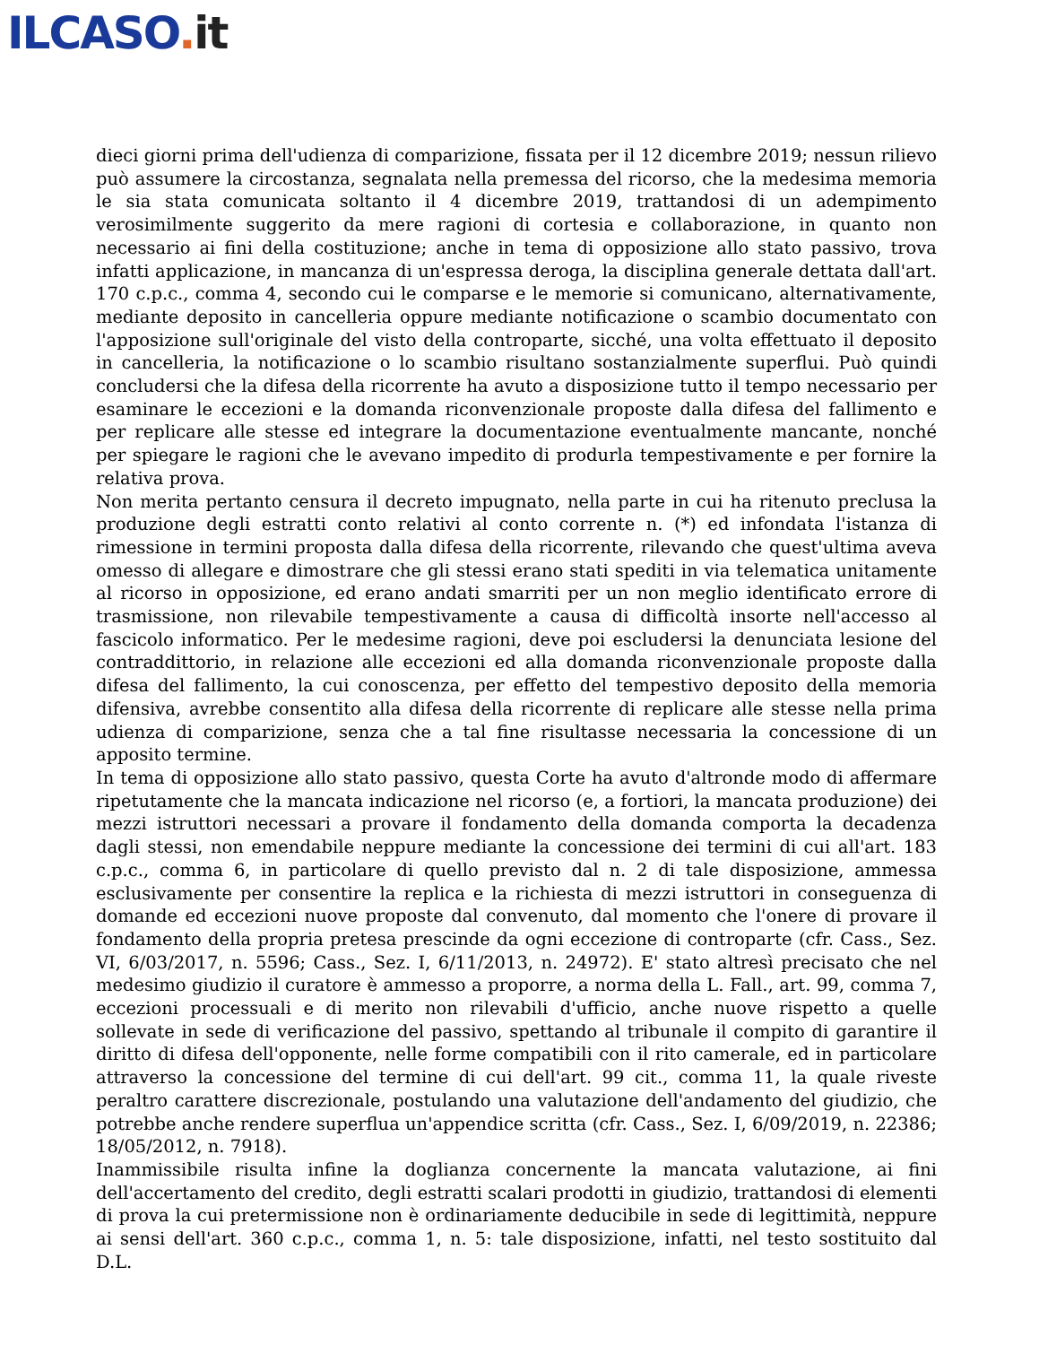ILCASO. it
dieci giorni prima dell'udienza di comparizione, fissata per il 12 dicembre 2019; nessun rilievo può assumere la circostanza, segnalata nella premessa del ricorso, che la medesima memoria le sia stata comunicata soltanto il 4 dicembre 2019, trattandosi di un adempimento verosimilmente suggerito da mere ragioni di cortesia e collaborazione, in quanto non necessario ai fini della costituzione; anche in tema di opposizione allo stato passivo, trova infatti applicazione, in mancanza di un'espressa deroga, la disciplina generale dettata dall'art. 170 c.p.c., comma 4, secondo cui le comparse e le memorie si comunicano, alternativamente, mediante deposito in cancelleria oppure mediante notificazione o scambio documentato con l'apposizione sull'originale del visto della controparte, sicché, una volta effettuato il deposito in cancelleria, la notificazione o lo scambio risultano sostanzialmente superflui. Può quindi concludersi che la difesa della ricorrente ha avuto a disposizione tutto il tempo necessario per esaminare le eccezioni e la domanda riconvenzionale proposte dalla difesa del fallimento e per replicare alle stesse ed integrare la documentazione eventualmente mancante, nonché per spiegare le ragioni che le avevano impedito di produrla tempestivamente e per fornire la relativa prova.
Non merita pertanto censura il decreto impugnato, nella parte in cui ha ritenuto preclusa la produzione degli estratti conto relativi al conto corrente n. (*) ed infondata l'istanza di rimessione in termini proposta dalla difesa della ricorrente, rilevando che quest'ultima aveva omesso di allegare e dimostrare che gli stessi erano stati spediti in via telematica unitamente al ricorso in opposizione, ed erano andati smarriti per un non meglio identificato errore di trasmissione, non rilevabile tempestivamente a causa di difficoltà insorte nell'accesso al fascicolo informatico. Per le medesime ragioni, deve poi escludersi la denunciata lesione del contraddittorio, in relazione alle eccezioni ed alla domanda riconvenzionale proposte dalla difesa del fallimento, la cui conoscenza, per effetto del tempestivo deposito della memoria difensiva, avrebbe consentito alla difesa della ricorrente di replicare alle stesse nella prima udienza di comparizione, senza che a tal fine risultasse necessaria la concessione di un apposito termine.
In tema di opposizione allo stato passivo, questa Corte ha avuto d'altronde modo di affermare ripetutamente che la mancata indicazione nel ricorso (e, a fortiori, la mancata produzione) dei mezzi istruttori necessari a provare il fondamento della domanda comporta la decadenza dagli stessi, non emendabile neppure mediante la concessione dei termini di cui all'art. 183 c.p.c., comma 6, in particolare di quello previsto dal n. 2 di tale disposizione, ammessa esclusivamente per consentire la replica e la richiesta di mezzi istruttori in conseguenza di domande ed eccezioni nuove proposte dal convenuto, dal momento che l'onere di provare il fondamento della propria pretesa prescinde da ogni eccezione di controparte (cfr. Cass., Sez. VI, 6/03/2017, n. 5596; Cass., Sez. I, 6/11/2013, n. 24972). E' stato altresì precisato che nel medesimo giudizio il curatore è ammesso a proporre, a norma della L. Fall., art. 99, comma 7, eccezioni processuali e di merito non rilevabili d'ufficio, anche nuove rispetto a quelle sollevate in sede di verificazione del passivo, spettando al tribunale il compito di garantire il diritto di difesa dell'opponente, nelle forme compatibili con il rito camerale, ed in particolare attraverso la concessione del termine di cui dell'art. 99 cit., comma 11, la quale riveste peraltro carattere discrezionale, postulando una valutazione dell'andamento del giudizio, che potrebbe anche rendere superflua un'appendice scritta (cfr. Cass., Sez. I, 6/09/2019, n. 22386; 18/05/2012, n. 7918).
Inammissibile risulta infine la doglianza concernente la mancata valutazione, ai fini dell'accertamento del credito, degli estratti scalari prodotti in giudizio, trattandosi di elementi di prova la cui pretermissione non è ordinariamente deducibile in sede di legittimità, neppure ai sensi dell'art. 360 c.p.c., comma 1, n. 5: tale disposizione, infatti, nel testo sostituito dal D.L.